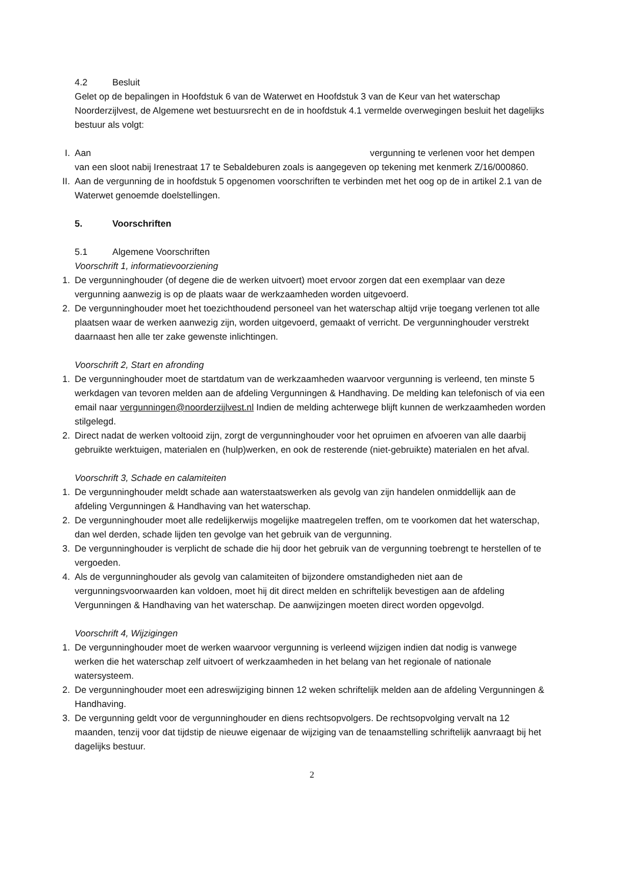4.2 Besluit
Gelet op de bepalingen in Hoofdstuk 6 van de Waterwet en Hoofdstuk 3 van de Keur van het waterschap Noorderzijlvest, de Algemene wet bestuursrecht en de in hoofdstuk 4.1 vermelde overwegingen besluit het dagelijks bestuur als volgt:
I. Aan vergunning te verlenen voor het dempen van een sloot nabij Irenestraat 17 te Sebaldeburen zoals is aangegeven op tekening met kenmerk Z/16/000860.
II. Aan de vergunning de in hoofdstuk 5 opgenomen voorschriften te verbinden met het oog op de in artikel 2.1 van de Waterwet genoemde doelstellingen.
5. Voorschriften
5.1 Algemene Voorschriften
Voorschrift 1, informatievoorziening
1. De vergunninghouder (of degene die de werken uitvoert) moet ervoor zorgen dat een exemplaar van deze vergunning aanwezig is op de plaats waar de werkzaamheden worden uitgevoerd.
2. De vergunninghouder moet het toezichthoudend personeel van het waterschap altijd vrije toegang verlenen tot alle plaatsen waar de werken aanwezig zijn, worden uitgevoerd, gemaakt of verricht. De vergunninghouder verstrekt daarnaast hen alle ter zake gewenste inlichtingen.
Voorschrift 2, Start en afronding
1. De vergunninghouder moet de startdatum van de werkzaamheden waarvoor vergunning is verleend, ten minste 5 werkdagen van tevoren melden aan de afdeling Vergunningen & Handhaving. De melding kan telefonisch of via een email naar vergunningen@noorderzijlvest.nl Indien de melding achterwege blijft kunnen de werkzaamheden worden stilgelegd.
2. Direct nadat de werken voltooid zijn, zorgt de vergunninghouder voor het opruimen en afvoeren van alle daarbij gebruikte werktuigen, materialen en (hulp)werken, en ook de resterende (niet-gebruikte) materialen en het afval.
Voorschrift 3, Schade en calamiteiten
1. De vergunninghouder meldt schade aan waterstaatswerken als gevolg van zijn handelen onmiddellijk aan de afdeling Vergunningen & Handhaving van het waterschap.
2. De vergunninghouder moet alle redelijkerwijs mogelijke maatregelen treffen, om te voorkomen dat het waterschap, dan wel derden, schade lijden ten gevolge van het gebruik van de vergunning.
3. De vergunninghouder is verplicht de schade die hij door het gebruik van de vergunning toebrengt te herstellen of te vergoeden.
4. Als de vergunninghouder als gevolg van calamiteiten of bijzondere omstandigheden niet aan de vergunningsvoorwaarden kan voldoen, moet hij dit direct melden en schriftelijk bevestigen aan de afdeling Vergunningen & Handhaving van het waterschap. De aanwijzingen moeten direct worden opgevolgd.
Voorschrift 4, Wijzigingen
1. De vergunninghouder moet de werken waarvoor vergunning is verleend wijzigen indien dat nodig is vanwege werken die het waterschap zelf uitvoert of werkzaamheden in het belang van het regionale of nationale watersysteem.
2. De vergunninghouder moet een adreswijziging binnen 12 weken schriftelijk melden aan de afdeling Vergunningen & Handhaving.
3. De vergunning geldt voor de vergunninghouder en diens rechtsopvolgers. De rechtsopvolging vervalt na 12 maanden, tenzij voor dat tijdstip de nieuwe eigenaar de wijziging van de tenaamstelling schriftelijk aanvraagt bij het dagelijks bestuur.
2